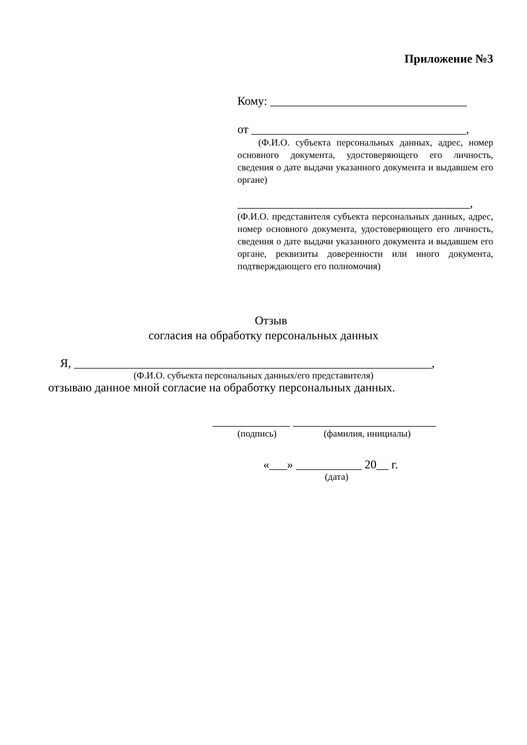Приложение №3
Кому: _________________________________
от ____________________________________,
(Ф.И.О. субъекта персональных данных, адрес, номер основного документа, удостоверяющего его личность, сведения о дате выдачи указанного документа и выдавшем его органе)
_______________________________________,
(Ф.И.О. представителя субъекта персональных данных, адрес, номер основного документа, удостоверяющего его личность, сведения о дате выдачи указанного документа и выдавшем его органе, реквизиты доверенности или иного документа, подтверждающего его полномочия)
Отзыв
согласия на обработку персональных данных
Я, ____________________________________________________________,
(Ф.И.О. субъекта персональных данных/его представителя)
отзываю данное мной согласие на обработку персональных данных.
_____________ ________________________
(подпись) (фамилия, инициалы)
«___» ___________ 20__ г.
(дата)